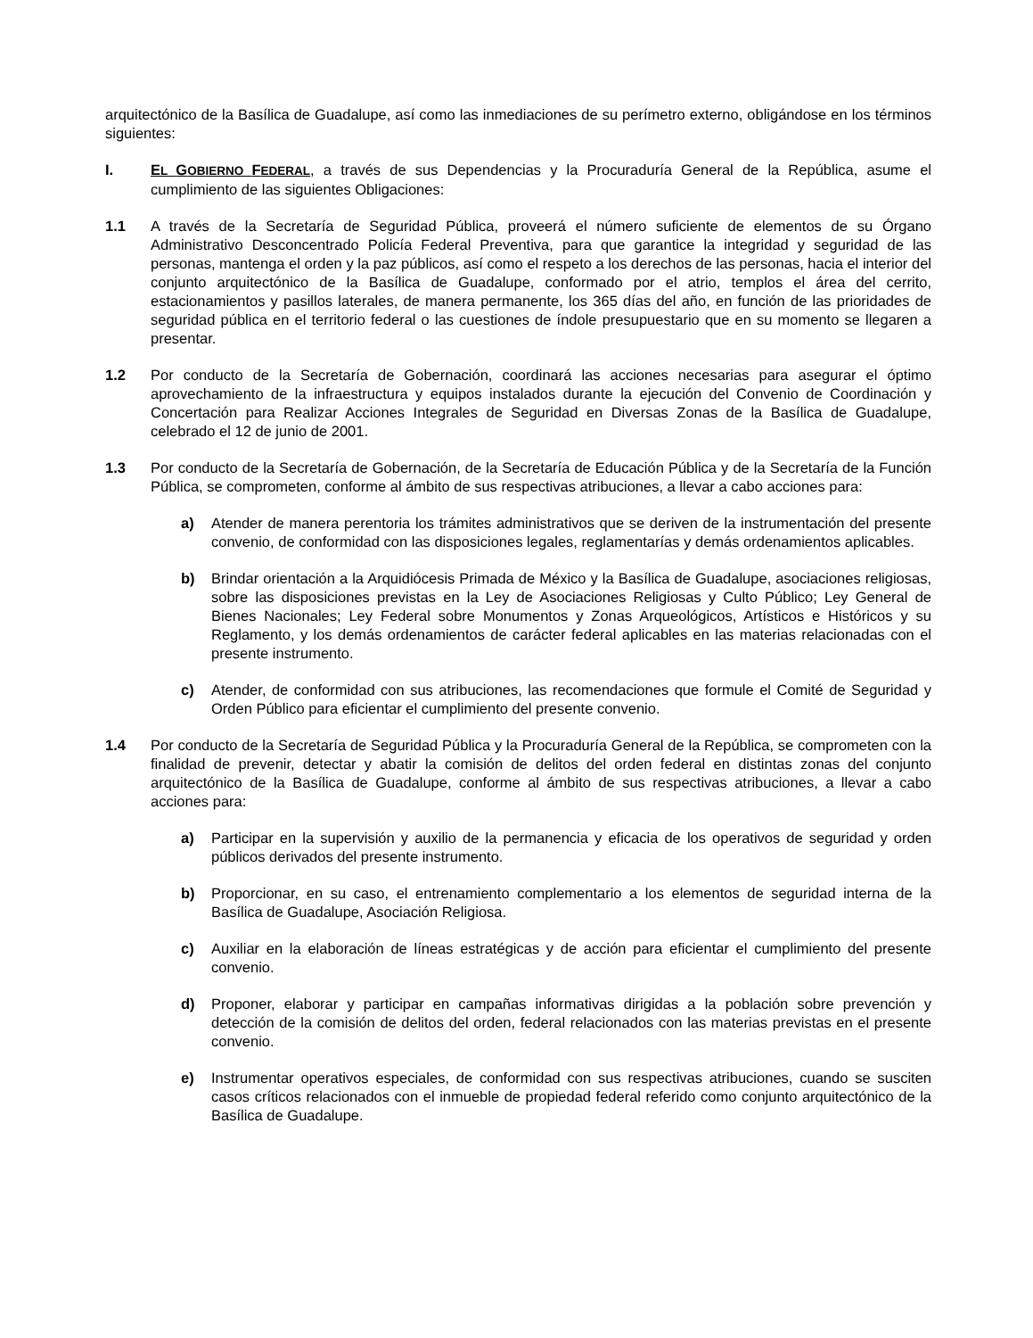arquitectónico de la Basílica de Guadalupe, así como las inmediaciones de su perímetro externo, obligándose en los términos siguientes:
I. EL GOBIERNO FEDERAL, a través de sus Dependencias y la Procuraduría General de la República, asume el cumplimiento de las siguientes Obligaciones:
1.1 A través de la Secretaría de Seguridad Pública, proveerá el número suficiente de elementos de su Órgano Administrativo Desconcentrado Policía Federal Preventiva, para que garantice la integridad y seguridad de las personas, mantenga el orden y la paz públicos, así como el respeto a los derechos de las personas, hacia el interior del conjunto arquitectónico de la Basílica de Guadalupe, conformado por el atrio, templos el área del cerrito, estacionamientos y pasillos laterales, de manera permanente, los 365 días del año, en función de las prioridades de seguridad pública en el territorio federal o las cuestiones de índole presupuestario que en su momento se llegaren a presentar.
1.2 Por conducto de la Secretaría de Gobernación, coordinará las acciones necesarias para asegurar el óptimo aprovechamiento de la infraestructura y equipos instalados durante la ejecución del Convenio de Coordinación y Concertación para Realizar Acciones Integrales de Seguridad en Diversas Zonas de la Basílica de Guadalupe, celebrado el 12 de junio de 2001.
1.3 Por conducto de la Secretaría de Gobernación, de la Secretaría de Educación Pública y de la Secretaría de la Función Pública, se comprometen, conforme al ámbito de sus respectivas atribuciones, a llevar a cabo acciones para:
a) Atender de manera perentoria los trámites administrativos que se deriven de la instrumentación del presente convenio, de conformidad con las disposiciones legales, reglamentarías y demás ordenamientos aplicables.
b) Brindar orientación a la Arquidiócesis Primada de México y la Basílica de Guadalupe, asociaciones religiosas, sobre las disposiciones previstas en la Ley de Asociaciones Religiosas y Culto Público; Ley General de Bienes Nacionales; Ley Federal sobre Monumentos y Zonas Arqueológicos, Artísticos e Históricos y su Reglamento, y los demás ordenamientos de carácter federal aplicables en las materias relacionadas con el presente instrumento.
c) Atender, de conformidad con sus atribuciones, las recomendaciones que formule el Comité de Seguridad y Orden Público para eficientar el cumplimiento del presente convenio.
1.4 Por conducto de la Secretaría de Seguridad Pública y la Procuraduría General de la República, se comprometen con la finalidad de prevenir, detectar y abatir la comisión de delitos del orden federal en distintas zonas del conjunto arquitectónico de la Basílica de Guadalupe, conforme al ámbito de sus respectivas atribuciones, a llevar a cabo acciones para:
a) Participar en la supervisión y auxilio de la permanencia y eficacia de los operativos de seguridad y orden públicos derivados del presente instrumento.
b) Proporcionar, en su caso, el entrenamiento complementario a los elementos de seguridad interna de la Basílica de Guadalupe, Asociación Religiosa.
c) Auxiliar en la elaboración de líneas estratégicas y de acción para eficientar el cumplimiento del presente convenio.
d) Proponer, elaborar y participar en campañas informativas dirigidas a la población sobre prevención y detección de la comisión de delitos del orden, federal relacionados con las materias previstas en el presente convenio.
e) Instrumentar operativos especiales, de conformidad con sus respectivas atribuciones, cuando se susciten casos críticos relacionados con el inmueble de propiedad federal referido como conjunto arquitectónico de la Basílica de Guadalupe.